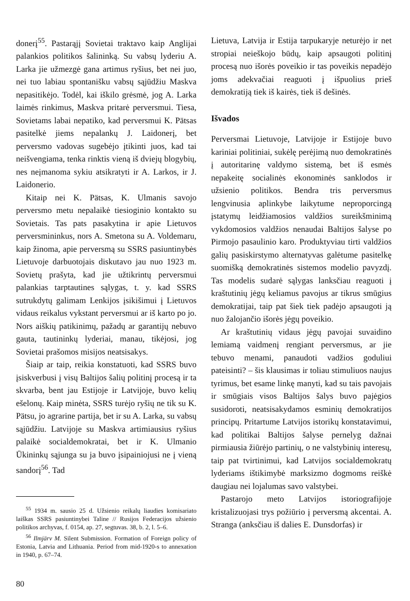donerį<sup>55</sup>. Pastarąjį Sovietai traktavo kaip Anglijai palankios politikos šalininką. Su vabsų lyderiu A. Larka jie užmezgė gana artimus ryšius, bet nei juo, nei tuo labiau spontanišku vabsų sąjūdžiu Maskva nepasitikėjo. Todėl, kai iškilo grėsmė, jog A. Larka laimės rinkimus, Maskva pritarė perversmui. Tiesa, Sovietams labai nepatiko, kad perversmui K. Pätsas pasitelkė jiems nepalankų J. Laidonerį, bet perversmo vadovas sugebėjo įtikinti juos, kad tai neišvengiama, tenka rinktis vieną iš dviejų blogybių, nes neįmanoma sykiu atsikratyti ir A. Larkos, ir J. Laidonerio.
Kitaip nei K. Pätsas, K. Ulmanis savojo perversmo metu nepalaikė tiesioginio kontakto su Sovietais. Tas pats pasakytina ir apie Lietuvos perversmininkus, nors A. Smetona su A. Voldemaru, kaip žinoma, apie perversmą su SSRS pasiuntinybės Lietuvoje darbuotojais diskutavo jau nuo 1923 m. Sovietų prašyta, kad jie užtikrintų perversmui palankias tarptautines sąlygas, t. y. kad SSRS sutrukdytų galimam Lenkijos įsikišimui į Lietuvos vidaus reikalus vykstant perversmui ar iš karto po jo. Nors aiškių patikinimų, pažadų ar garantijų nebuvo gauta, tautininkų lyderiai, manau, tikėjosi, jog Sovietai prašomos misijos neatsisakys.
Šiaip ar taip, reikia konstatuoti, kad SSRS buvo įsiskverbusi į visų Baltijos šalių politinį procesą ir ta skvarba, bent jau Estijoje ir Latvijoje, buvo kelių ešelonų. Kaip minėta, SSRS turėjo ryšių ne tik su K. Pätsu, jo agrarine partija, bet ir su A. Larka, su vabsų sąjūdžiu. Latvijoje su Maskva artimiausius ryšius palaikė socialdemokratai, bet ir K. Ulmanio Ūkininkų sąjunga su ja buvo įsipainiojusi ne į vieną sandorį<sup>56</sup>. Tad
<sup>55</sup> 1934 m. sausio 25 d. Užsienio reikalų liaudies komisariato laiškas SSRS pasiuntinybei Taline // Rusijos Federacijos užsienio politikos archyvas, f. 0154, ap. 27, segtuvas. 38, b. 2, l. 5–6.
<sup>56</sup> Ilmjärv M. Silent Submission. Formation of Foreign policy of Estonia, Latvia and Lithuania. Period from mid-1920-s to annexation in 1940, p. 67–74.
Lietuva, Latvija ir Estija tarpukaryje neturėjo ir net stropiai neieškojo būdų, kaip apsaugoti politinį procesą nuo išorės poveikio ir tas poveikis nepadėjo joms adekvačiai reaguoti į išpuolius prieš demokratiją tiek iš kairės, tiek iš dešinės.
Išvados
Perversmai Lietuvoje, Latvijoje ir Estijoje buvo kariniai politiniai, sukėlę perėjimą nuo demokratinės į autoritarinę valdymo sistemą, bet iš esmės nepakeitę socialinės ekonominės sanklodos ir užsienio politikos. Bendra tris perversmus lengvinusia aplinkybe laikytume neproporcingą įstatymų leidžiamosios valdžios sureikšminimą vykdomosios valdžios nenaudai Baltijos šalyse po Pirmojo pasaulinio karo. Produktyviau tirti valdžios galių pasiskirstymo alternatyvas galėtume pasitelkę suomišką demokratinės sistemos modelio pavyzdį. Tas modelis sudarė sąlygas lanksčiau reaguoti į kraštutinių jėgų keliamus pavojus ar tikrus smūgius demokratijai, taip pat šiek tiek padėjo apsaugoti ją nuo žalojančio išorės jėgų poveikio.
Ar kraštutinių vidaus jėgų pavojai suvaidino lemiamą vaidmenį rengiant perversmus, ar jie tebuvo menami, panaudoti vadžios goduliui pateisinti? – šis klausimas ir toliau stimuliuos naujus tyrimus, bet esame linkę manyti, kad su tais pavojais ir smūgiais visos Baltijos šalys buvo pajėgios susidoroti, neatsisakydamos esminių demokratijos principų. Pritartume Latvijos istorikų konstatavimui, kad politikai Baltijos šalyse pernelyg dažnai pirmiausia žiūrėjo partinių, o ne valstybinių interesų, taip pat tvirtinimui, kad Latvijos socialdemokratų lyderiams ištikimybė marksizmo dogmoms reiškė daugiau nei lojalumas savo valstybei.
Pastarojo meto Latvijos istoriografijoje kristalizuojasi trys požiūrio į perversmą akcentai. A. Stranga (anksčiau iš dalies E. Dunsdorfas) ir
80